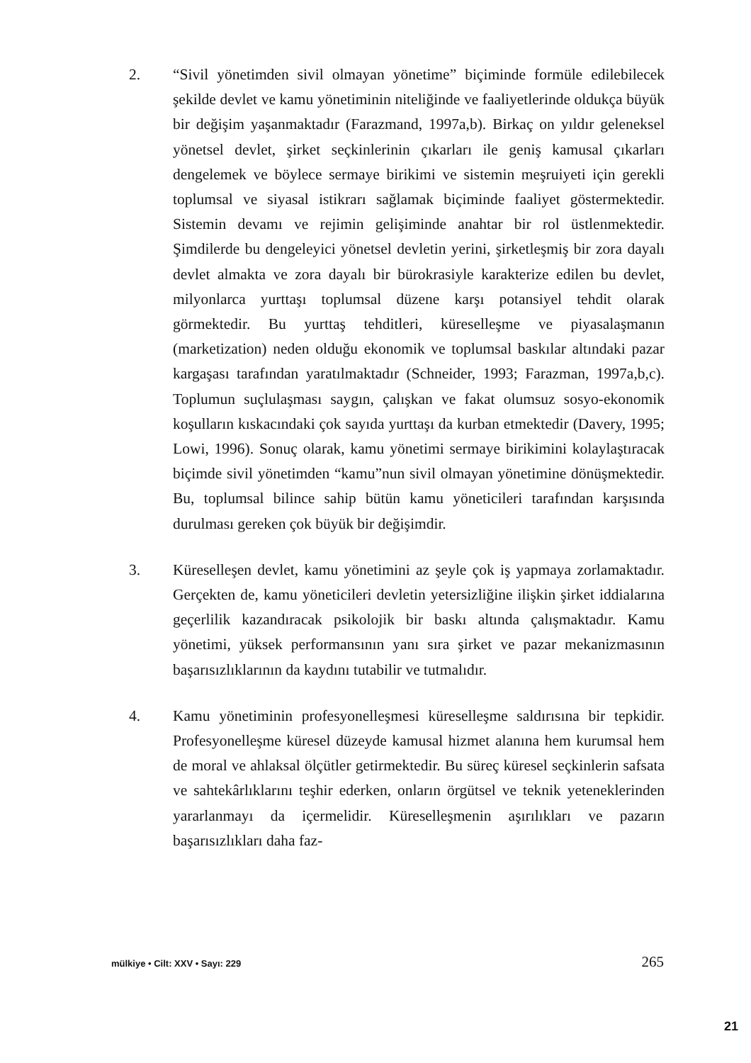2. “Sivil yönetimden sivil olmayan yönetime” biçiminde formüle edilebilecek şekilde devlet ve kamu yönetiminin niteliğinde ve faaliyetlerinde oldukça büyük bir değişim yaşanmaktadır (Farazmand, 1997a,b). Birkaç on yıldır geleneksel yönetsel devlet, şirket seçkinlerinin çıkarları ile geniş kamusal çıkarları dengelemek ve böylece sermaye birikimi ve sistemin meşruiyeti için gerekli toplumsal ve siyasal istikrarı sağlamak biçiminde faaliyet göstermektedir. Sistemin devamı ve rejimin gelişiminde anahtar bir rol üstlenmektedir. Şimdilerde bu dengeleyici yönetsel devletin yerini, şirketleşmiş bir zora dayalı devlet almakta ve zora dayalı bir bürokrasiyle karakterize edilen bu devlet, milyonlarca yurttaşı toplumsal düzene karşı potansiyel tehdit olarak görmektedir. Bu yurttaş tehditleri, küreselleşme ve piyasalaşmanın (marketization) neden olduğu ekonomik ve toplumsal baskılar altındaki pazar kargaşası tarafından yaratılmaktadır (Schneider, 1993; Farazman, 1997a,b,c). Toplumun suçlulaşması saygın, çalışkan ve fakat olumsuz sosyo-ekonomik koşulların kıskacındaki çok sayıda yurttaşı da kurban etmektedir (Davery, 1995; Lowi, 1996). Sonuç olarak, kamu yönetimi sermaye birikimini kolaylaştıracak biçimde sivil yönetimden “kamu”nun sivil olmayan yönetimine dönüşmektedir. Bu, toplumsal bilince sahip bütün kamu yöneticileri tarafından karşısında durulması gereken çok büyük bir değişimdir.
3. Küreselleşen devlet, kamu yönetimini az şeyle çok iş yapmaya zorlamaktadır. Gerçekten de, kamu yöneticileri devletin yetersizliğine ilişkin şirket iddialarına geçerlilik kazandıracak psikolojik bir baskı altında çalışmaktadır. Kamu yönetimi, yüksek performansının yanı sıra şirket ve pazar mekanizmasının başarısızlıklarının da kaydını tutabilir ve tutmalıdır.
4. Kamu yönetiminin profesyonelleşmesi küreselleşme saldırısına bir tepkidir. Profesyonelleşme küresel düzeyde kamusal hizmet alanına hem kurumsal hem de moral ve ahlaksal ölçütler getirmektedir. Bu süreç küresel seçkinlerin safsata ve sahtekârlıklarını teşhir ederken, onların örgütsel ve teknik yeteneklerinden yararlanmayı da içermelidir. Küreselleşmenin aşırılıkları ve pazarın başarısızlıkları daha faz-
mülkiye • Cilt: XXV • Sayı: 229 265
21